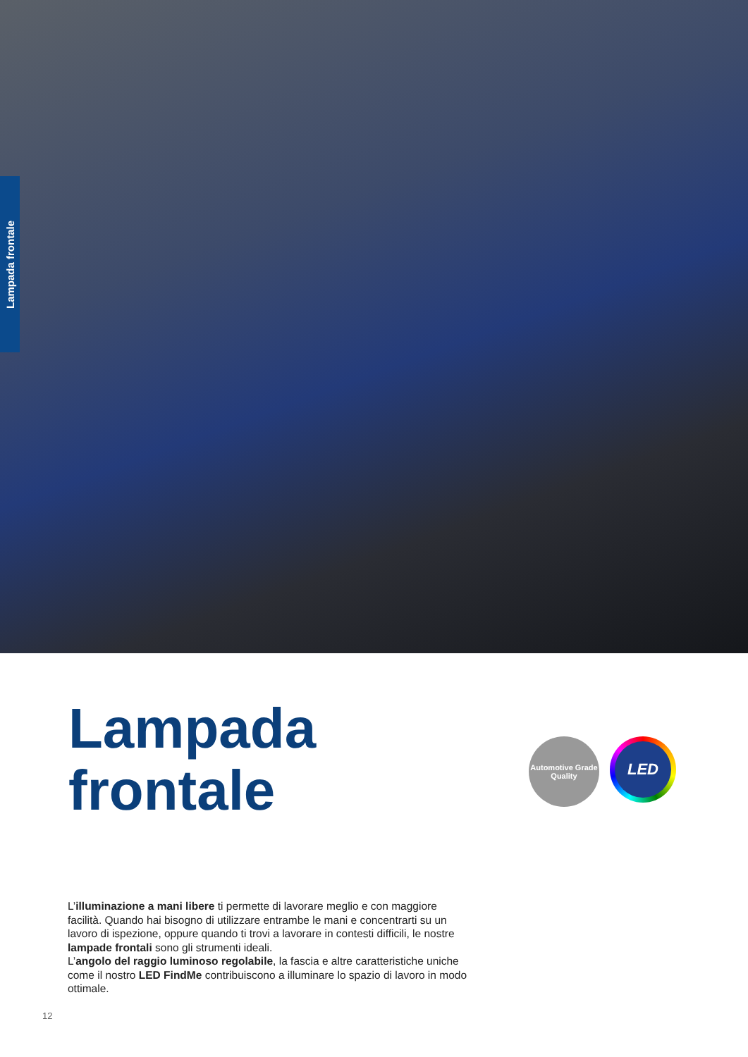Lampada frontale
Lampada
frontale
Automotive Grade Quality
LED
L’illuminazione a mani libere ti permette di lavorare meglio e con maggiore facilità. Quando hai bisogno di utilizzare entrambe le mani e concentrarti su un lavoro di ispezione, oppure quando ti trovi a lavorare in contesti difficili, le nostre lampade frontali sono gli strumenti ideali.
L’angolo del raggio luminoso regolabile, la fascia e altre caratteristiche uniche come il nostro LED FindMe contribuiscono a illuminare lo spazio di lavoro in modo ottimale.
12